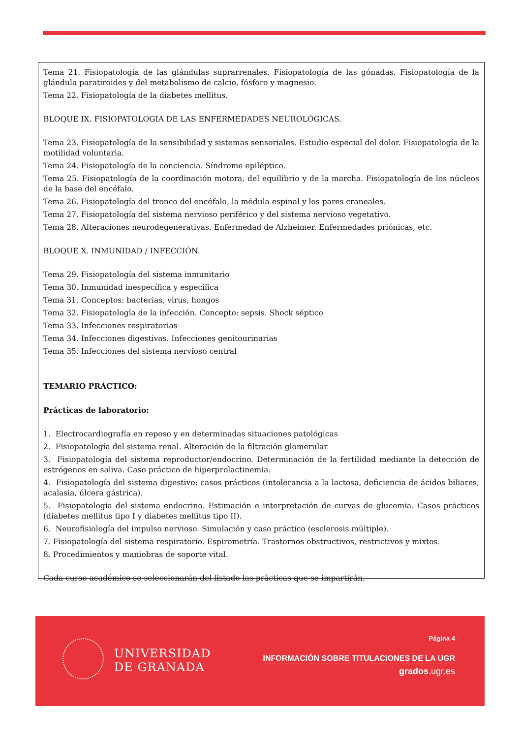Tema 21. Fisiopatología de las glándulas suprarrenales. Fisiopatología de las gónadas. Fisiopatología de la glándula paratiroides y del metabolismo de calcio, fósforo y magnesio.
Tema 22. Fisiopatología de la diabetes mellitus.
BLOQUE IX. FISIOPATOLOGIA DE LAS ENFERMEDADES NEUROLÓGICAS.
Tema 23. Fisiopatología de la sensibilidad y sistemas sensoriales. Estudio especial del dolor. Fisiopatología de la motilidad voluntaria.
Tema 24. Fisiopatología de la conciencia. Síndrome epiléptico.
Tema 25. Fisiopatología de la coordinación motora, del equilibrio y de la marcha. Fisiopatología de los núcleos de la base del encéfalo.
Tema 26. Fisiopatología del tronco del encéfalo, la médula espinal y los pares craneales.
Tema 27. Fisiopatología del sistema nervioso periférico y del sistema nervioso vegetativo.
Tema 28. Alteraciones neurodegenerativas. Enfermedad de Alzheimer. Enfermedades priónicas, etc.
BLOQUE X. INMUNIDAD / INFECCIÓN.
Tema 29. Fisiopatología del sistema inmunitario
Tema 30. Inmunidad inespecífica y especifica
Tema 31. Conceptos: bacterias, virus, hongos
Tema 32. Fisiopatología de la infección. Concepto: sepsis. Shock séptico
Tema 33. Infecciones respiratorias
Tema 34. Infecciones digestivas. Infecciones genitourinarias
Tema 35. Infecciones del sistema nervioso central
TEMARIO PRÁCTICO:
Prácticas de laboratorio:
1. Electrocardiografía en reposo y en determinadas situaciones patológicas
2. Fisiopatología del sistema renal. Alteración de la filtración glomerular
3. Fisiopatología del sistema reproductor/endocrino. Determinación de la fertilidad mediante la detección de estrógenos en saliva. Caso práctico de hiperprolactinemia.
4. Fisiopatología del sistema digestivo: casos prácticos (intolerancia a la lactosa, deficiencia de ácidos biliares, acalasia, úlcera gástrica).
5. Fisiopatología del sistema endocrino. Estimación e interpretación de curvas de glucemia. Casos prácticos (diabetes mellitus tipo I y diabetes mellitus tipo II).
6. Neurofisiología del impulso nervioso. Simulación y caso práctico (esclerosis múltiple).
7. Fisiopatología del sistema respiratorio. Espirometría. Trastornos obstructivos, restrictivos y mixtos.
8. Procedimientos y maniobras de soporte vital.
Cada curso académico se seleccionarán del listado las prácticas que se impartirán.
UNIVERSIDAD
DE GRANADA
Página 4
INFORMACIÓN SOBRE TITULACIONES DE LA UGR
grados.ugr.es